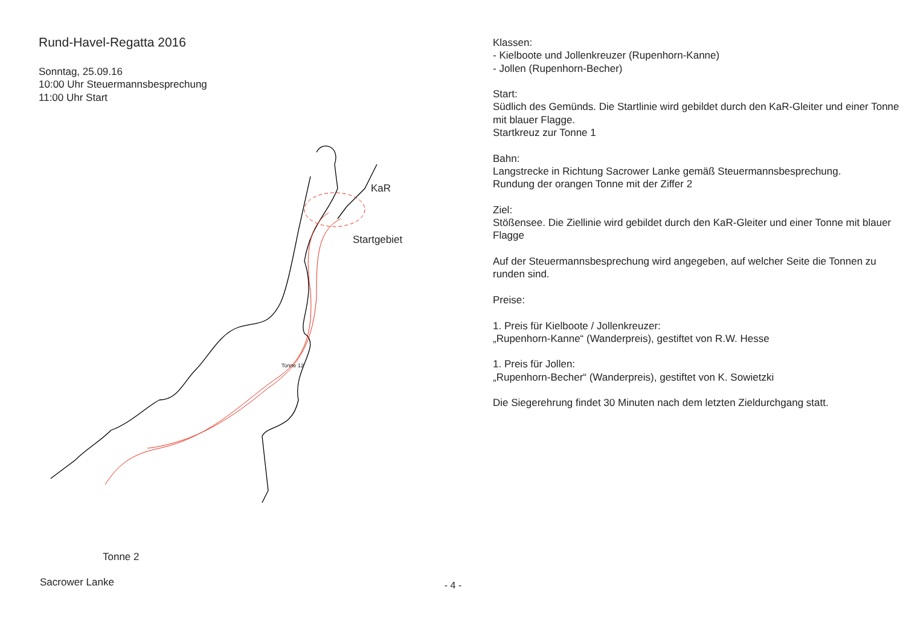Rund-Havel-Regatta 2016
Sonntag, 25.09.16
10:00 Uhr Steuermannsbesprechung
11:00 Uhr Start
KaR
Startgebiet
Tonne 12
Tonne 2
Sacrower Lanke
Klassen:
- Kielboote und Jollenkreuzer (Rupenhorn-Kanne)
- Jollen (Rupenhorn-Becher)
Start:
Südlich des Gemünds. Die Startlinie wird gebildet durch den KaR-Gleiter und einer Tonne mit blauer Flagge.
Startkreuz zur Tonne 1
Bahn:
Langstrecke in Richtung Sacrower Lanke gemäß Steuermannsbesprechung.
Rundung der orangen Tonne mit der Ziffer 2
Ziel:
Stößensee. Die Ziellinie wird gebildet durch den KaR-Gleiter und einer Tonne mit blauer Flagge
Auf der Steuermannsbesprechung wird angegeben, auf welcher Seite die Tonnen zu runden sind.
Preise:
1. Preis für Kielboote / Jollenkreuzer:
„Rupenhorn-Kanne“ (Wanderpreis), gestiftet von R.W. Hesse
1. Preis für Jollen:
„Rupenhorn-Becher“ (Wanderpreis), gestiftet von K. Sowietzki
Die Siegerehrung findet 30 Minuten nach dem letzten Zieldurchgang statt.
- 4 -